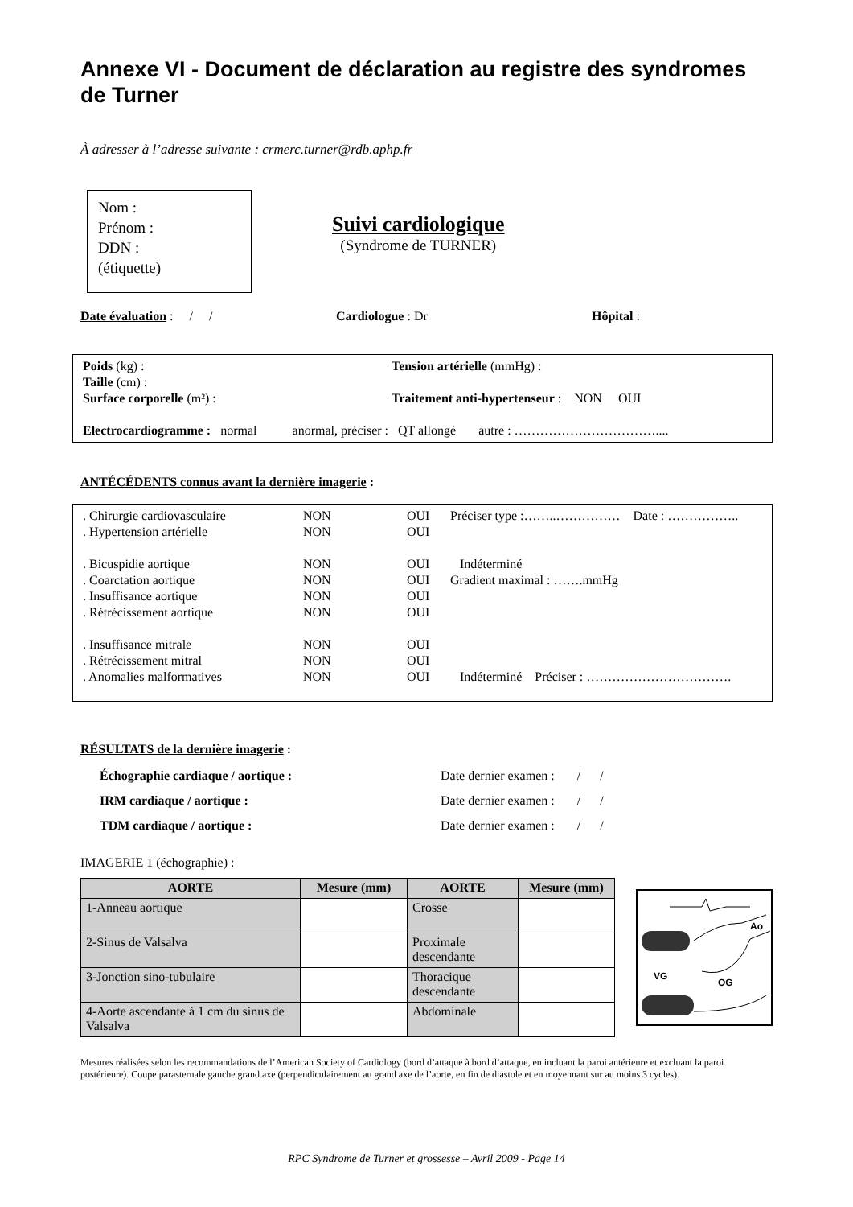Annexe VI - Document de déclaration au registre des syndromes de Turner
À adresser à l’adresse suivante : crmerc.turner@rdb.aphp.fr
Nom :
Prénom :
DDN :
(étiquette)
Suivi cardiologique
(Syndrome de TURNER)
Date évaluation : / / Cardiologue : Dr Hôpital :
| Poids (kg) : | Tension artérielle (mmHg) : |
| Taille (cm) : | |
| Surface corporelle (m²) : | Traitement anti-hypertenseur : NON OUI |
| Electrocardiogramme : normal anormal, préciser : QT allongé autre : …………………………….... | |
ANTÉCÉDENTS connus avant la dernière imagerie :
| . Chirurgie cardiovasculaire | NON | OUI | Préciser type :……..…………… Date : …………….. |
| . Hypertension artérielle | NON | OUI | |
| . Bicuspidie aortique | NON | OUI | Indéterminé |
| . Coarctation aortique | NON | OUI | Gradient maximal : …….mmHg |
| . Insuffisance aortique | NON | OUI | |
| . Rétrécissement aortique | NON | OUI | |
| . Insuffisance mitrale | NON | OUI | |
| . Rétrécissement mitral | NON | OUI | |
| . Anomalies malformatives | NON | OUI | Indéterminé Préciser : ……………………………. |
RÉSULTATS de la dernière imagerie :
| Échographie cardiaque / aortique : | Date dernier examen : / / |
| IRM cardiaque / aortique : | Date dernier examen : / / |
| TDM cardiaque / aortique : | Date dernier examen : / / |
IMAGERIE 1 (échographie) :
| AORTE | Mesure (mm) | AORTE | Mesure (mm) |
| --- | --- | --- | --- |
| 1-Anneau aortique | | Crosse | |
| 2-Sinus de Valsalva | | Proximale descendante | |
| 3-Jonction sino-tubulaire | | Thoracique descendante | |
| 4-Aorte ascendante à 1 cm du sinus de Valsalva | | Abdominale | |
Ao
VG
OG
Mesures réalisées selon les recommandations de l’American Society of Cardiology (bord d’attaque à bord d’attaque, en incluant la paroi antérieure et excluant la paroi postérieure). Coupe parasternale gauche grand axe (perpendiculairement au grand axe de l’aorte, en fin de diastole et en moyennant sur au moins 3 cycles).
RPC Syndrome de Turner et grossesse – Avril 2009 - Page 14